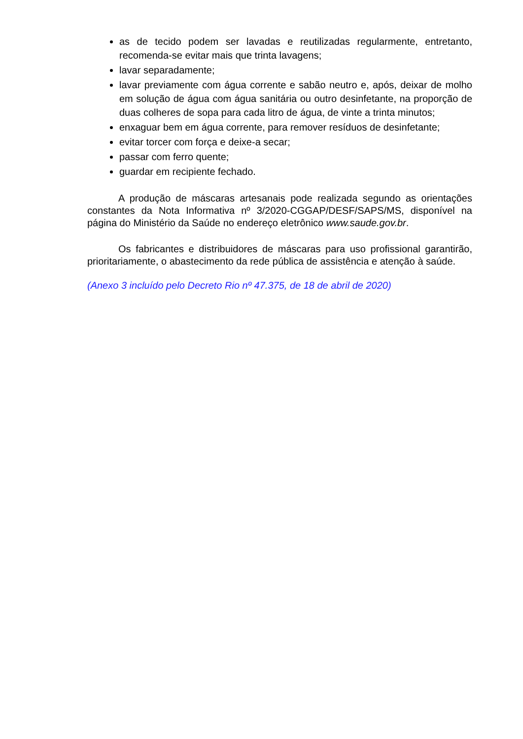as de tecido podem ser lavadas e reutilizadas regularmente, entretanto, recomenda-se evitar mais que trinta lavagens;
lavar separadamente;
lavar previamente com água corrente e sabão neutro e, após, deixar de molho em solução de água com água sanitária ou outro desinfetante, na proporção de duas colheres de sopa para cada litro de água, de vinte a trinta minutos;
enxaguar bem em água corrente, para remover resíduos de desinfetante;
evitar torcer com força e deixe-a secar;
passar com ferro quente;
guardar em recipiente fechado.
A produção de máscaras artesanais pode realizada segundo as orientações constantes da Nota Informativa nº 3/2020-CGGAP/DESF/SAPS/MS, disponível na página do Ministério da Saúde no endereço eletrônico www.saude.gov.br.
Os fabricantes e distribuidores de máscaras para uso profissional garantirão, prioritariamente, o abastecimento da rede pública de assistência e atenção à saúde.
(Anexo 3 incluído pelo Decreto Rio nº 47.375, de 18 de abril de 2020)